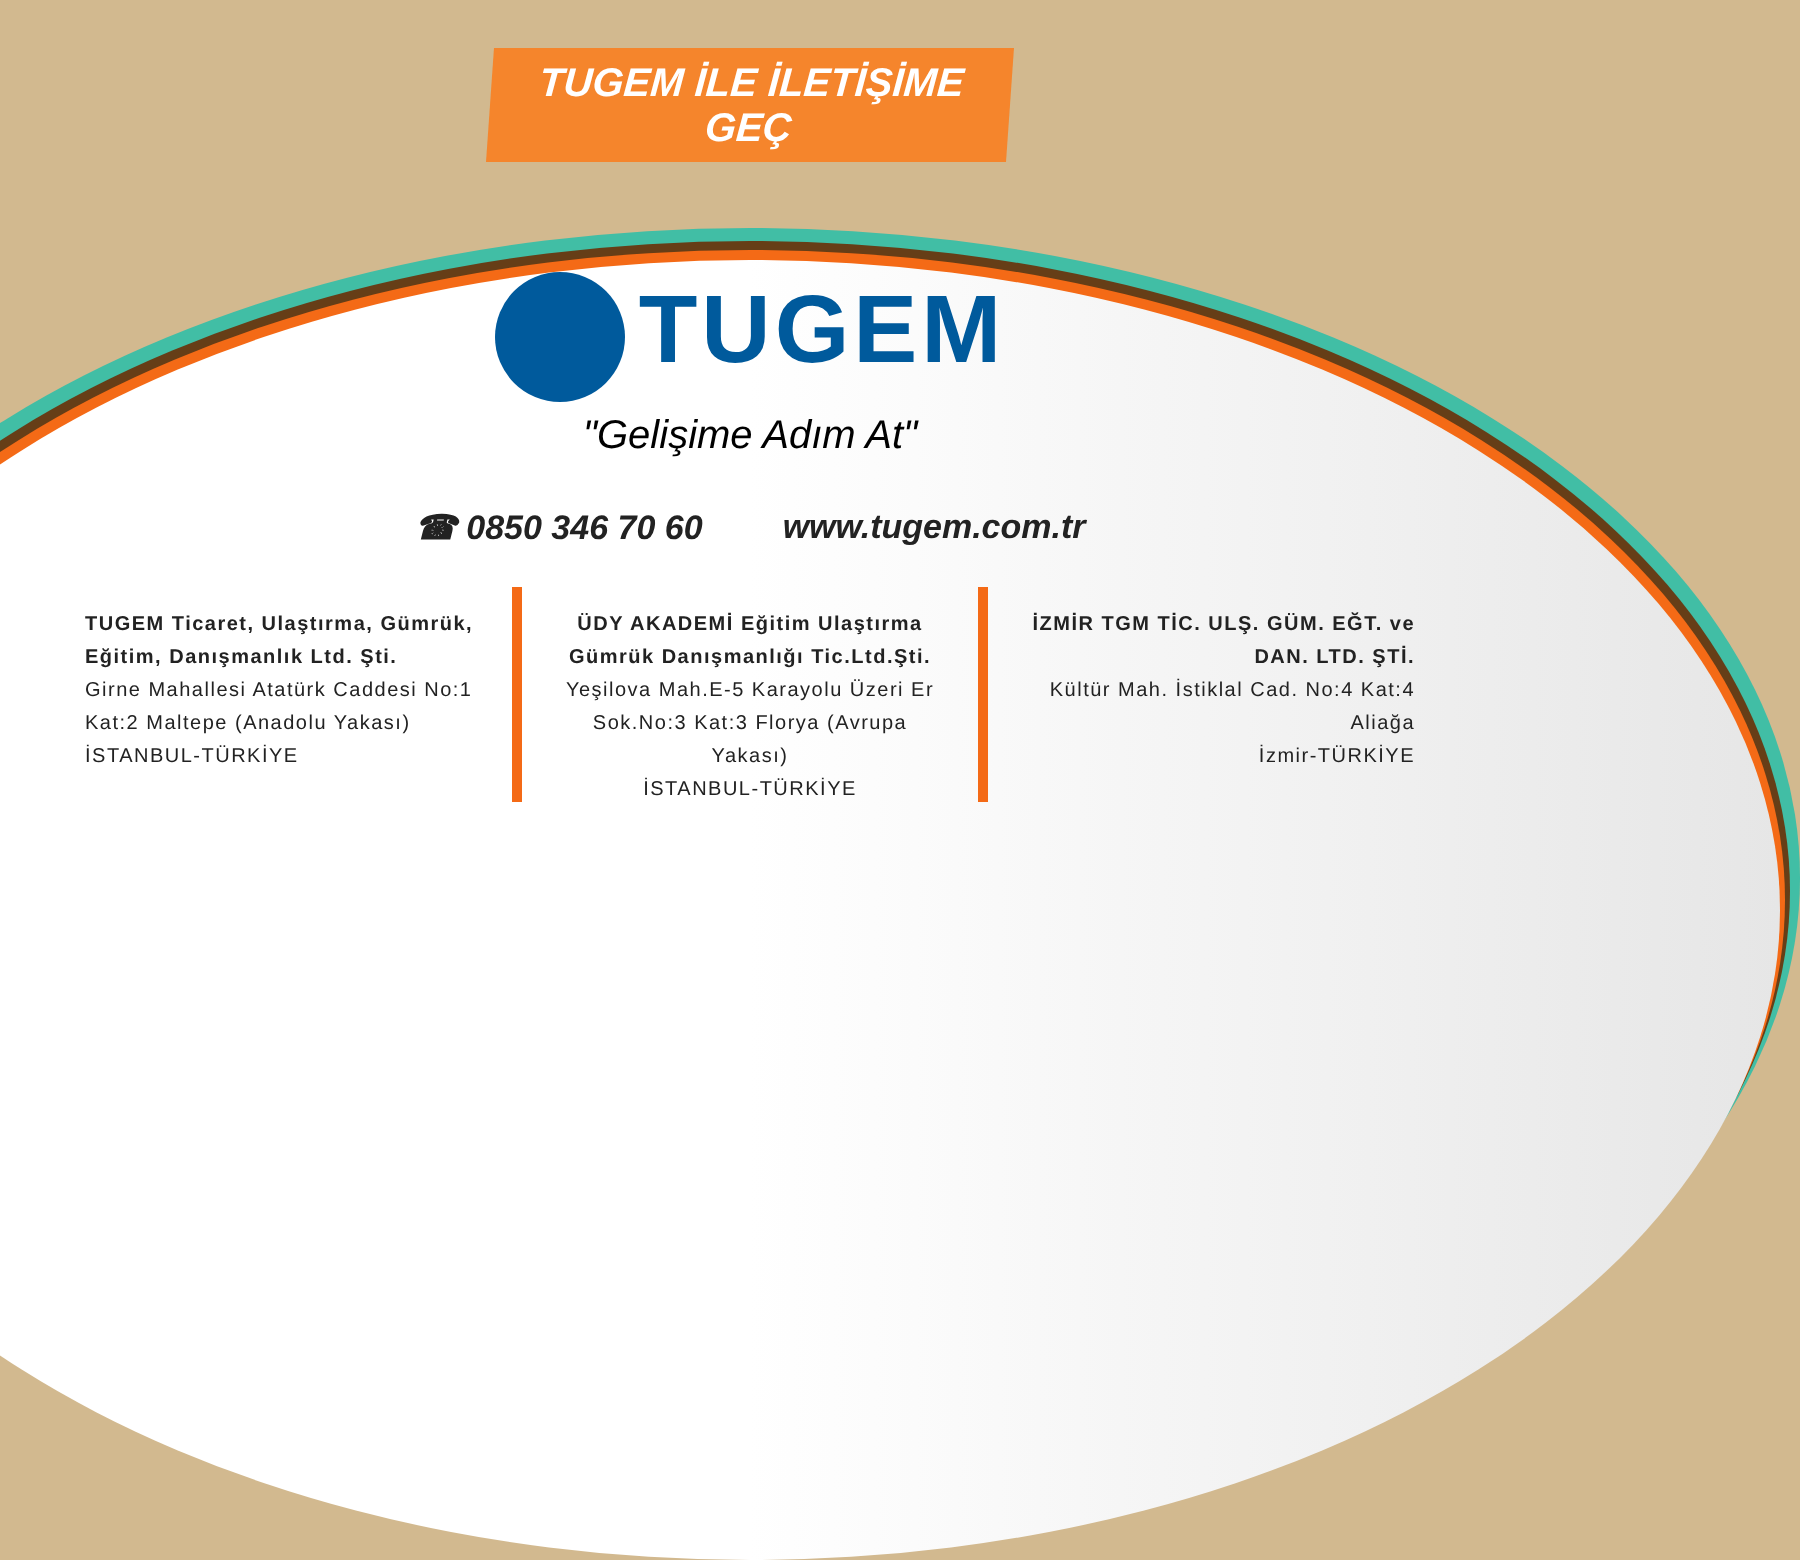TUGEM İLE İLETİŞİME GEÇ
TUGEM
"Gelişime Adım At"
☎ 0850 346 70 60 www.tugem.com.tr
TUGEM Ticaret, Ulaştırma, Gümrük, Eğitim, Danışmanlık Ltd. Şti.
Girne Mahallesi Atatürk Caddesi No:1 Kat:2 Maltepe (Anadolu Yakası)
İSTANBUL-TÜRKİYE
ÜDY AKADEMİ Eğitim Ulaştırma Gümrük Danışmanlığı Tic.Ltd.Şti.
Yeşilova Mah.E-5 Karayolu Üzeri Er Sok.No:3 Kat:3 Florya (Avrupa Yakası)
İSTANBUL-TÜRKİYE
İZMİR TGM TİC. ULŞ. GÜM. EĞT. ve DAN. LTD. ŞTİ.
Kültür Mah. İstiklal Cad. No:4 Kat:4 Aliağa
İzmir-TÜRKİYE